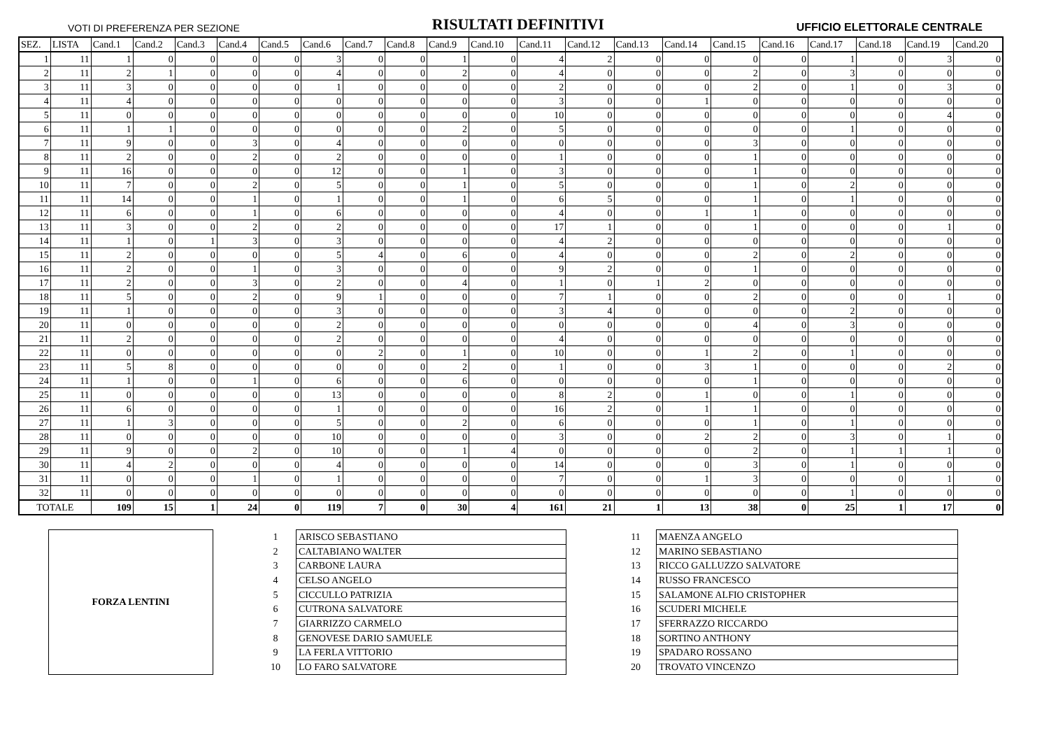VOTI DI PREFERENZA PER SEZIONE RISULTATI DEFINITIVI UFFICIO ELETTORALE CENTRALE
| SEZ. | LISTA | Cand.1 | Cand.2 | Cand.3 | Cand.4 | Cand.5 | Cand.6 | Cand.7 | Cand.8 | Cand.9 | Cand.10 | Cand.11 | Cand.12 | Cand.13 | Cand.14 | Cand.15 | Cand.16 | Cand.17 | Cand.18 | Cand.19 | Cand.20 |
| --- | --- | --- | --- | --- | --- | --- | --- | --- | --- | --- | --- | --- | --- | --- | --- | --- | --- | --- | --- | --- | --- |
| 1 | 11 | 1 | 0 | 0 | 0 | 0 | 3 | 0 | 0 | 1 | 0 | 4 | 2 | 0 | 0 | 0 | 0 | 1 | 0 | 3 | 0 |
| 2 | 11 | 2 | 1 | 0 | 0 | 0 | 4 | 0 | 0 | 2 | 0 | 4 | 0 | 0 | 0 | 2 | 0 | 3 | 0 | 0 | 0 |
| 3 | 11 | 3 | 0 | 0 | 0 | 0 | 1 | 0 | 0 | 0 | 0 | 2 | 0 | 0 | 0 | 2 | 0 | 1 | 0 | 3 | 0 |
| 4 | 11 | 4 | 0 | 0 | 0 | 0 | 0 | 0 | 0 | 0 | 0 | 3 | 0 | 0 | 1 | 0 | 0 | 0 | 0 | 0 | 0 |
| 5 | 11 | 0 | 0 | 0 | 0 | 0 | 0 | 0 | 0 | 0 | 0 | 10 | 0 | 0 | 0 | 0 | 0 | 0 | 0 | 4 | 0 |
| 6 | 11 | 1 | 1 | 0 | 0 | 0 | 0 | 0 | 0 | 2 | 0 | 5 | 0 | 0 | 0 | 0 | 0 | 1 | 0 | 0 | 0 |
| 7 | 11 | 9 | 0 | 0 | 3 | 0 | 4 | 0 | 0 | 0 | 0 | 0 | 0 | 0 | 0 | 3 | 0 | 0 | 0 | 0 | 0 |
| 8 | 11 | 2 | 0 | 0 | 2 | 0 | 2 | 0 | 0 | 0 | 0 | 1 | 0 | 0 | 0 | 1 | 0 | 0 | 0 | 0 | 0 |
| 9 | 11 | 16 | 0 | 0 | 0 | 0 | 12 | 0 | 0 | 1 | 0 | 3 | 0 | 0 | 0 | 1 | 0 | 0 | 0 | 0 | 0 |
| 10 | 11 | 7 | 0 | 0 | 2 | 0 | 5 | 0 | 0 | 1 | 0 | 5 | 0 | 0 | 0 | 1 | 0 | 2 | 0 | 0 | 0 |
| 11 | 11 | 14 | 0 | 0 | 1 | 0 | 1 | 0 | 0 | 1 | 0 | 6 | 5 | 0 | 0 | 1 | 0 | 1 | 0 | 0 | 0 |
| 12 | 11 | 6 | 0 | 0 | 1 | 0 | 6 | 0 | 0 | 0 | 0 | 4 | 0 | 0 | 1 | 1 | 0 | 0 | 0 | 0 | 0 |
| 13 | 11 | 3 | 0 | 0 | 2 | 0 | 2 | 0 | 0 | 0 | 0 | 17 | 1 | 0 | 0 | 1 | 0 | 0 | 0 | 1 | 0 |
| 14 | 11 | 1 | 0 | 1 | 3 | 0 | 3 | 0 | 0 | 0 | 0 | 4 | 2 | 0 | 0 | 0 | 0 | 0 | 0 | 0 | 0 |
| 15 | 11 | 2 | 0 | 0 | 0 | 0 | 5 | 4 | 0 | 6 | 0 | 4 | 0 | 0 | 0 | 2 | 0 | 2 | 0 | 0 | 0 |
| 16 | 11 | 2 | 0 | 0 | 1 | 0 | 3 | 0 | 0 | 0 | 0 | 9 | 2 | 0 | 0 | 1 | 0 | 0 | 0 | 0 | 0 |
| 17 | 11 | 2 | 0 | 0 | 3 | 0 | 2 | 0 | 0 | 4 | 0 | 1 | 0 | 1 | 2 | 0 | 0 | 0 | 0 | 0 | 0 |
| 18 | 11 | 5 | 0 | 0 | 2 | 0 | 9 | 1 | 0 | 0 | 0 | 7 | 1 | 0 | 0 | 2 | 0 | 0 | 0 | 1 | 0 |
| 19 | 11 | 1 | 0 | 0 | 0 | 0 | 3 | 0 | 0 | 0 | 0 | 3 | 4 | 0 | 0 | 0 | 0 | 2 | 0 | 0 | 0 |
| 20 | 11 | 0 | 0 | 0 | 0 | 0 | 2 | 0 | 0 | 0 | 0 | 0 | 0 | 0 | 0 | 4 | 0 | 3 | 0 | 0 | 0 |
| 21 | 11 | 2 | 0 | 0 | 0 | 0 | 2 | 0 | 0 | 0 | 0 | 4 | 0 | 0 | 0 | 0 | 0 | 0 | 0 | 0 | 0 |
| 22 | 11 | 0 | 0 | 0 | 0 | 0 | 0 | 2 | 0 | 1 | 0 | 10 | 0 | 0 | 1 | 2 | 0 | 1 | 0 | 0 | 0 |
| 23 | 11 | 5 | 8 | 0 | 0 | 0 | 0 | 0 | 0 | 2 | 0 | 1 | 0 | 0 | 3 | 1 | 0 | 0 | 0 | 2 | 0 |
| 24 | 11 | 1 | 0 | 0 | 1 | 0 | 6 | 0 | 0 | 6 | 0 | 0 | 0 | 0 | 0 | 1 | 0 | 0 | 0 | 0 | 0 |
| 25 | 11 | 0 | 0 | 0 | 0 | 0 | 13 | 0 | 0 | 0 | 0 | 8 | 2 | 0 | 1 | 0 | 0 | 1 | 0 | 0 | 0 |
| 26 | 11 | 6 | 0 | 0 | 0 | 0 | 1 | 0 | 0 | 0 | 0 | 16 | 2 | 0 | 1 | 1 | 0 | 0 | 0 | 0 | 0 |
| 27 | 11 | 1 | 3 | 0 | 0 | 0 | 5 | 0 | 0 | 2 | 0 | 6 | 0 | 0 | 0 | 1 | 0 | 1 | 0 | 0 | 0 |
| 28 | 11 | 0 | 0 | 0 | 0 | 0 | 10 | 0 | 0 | 0 | 0 | 3 | 0 | 0 | 2 | 2 | 0 | 3 | 0 | 1 | 0 |
| 29 | 11 | 9 | 0 | 0 | 2 | 0 | 10 | 0 | 0 | 1 | 4 | 0 | 0 | 0 | 0 | 2 | 0 | 1 | 1 | 1 | 0 |
| 30 | 11 | 4 | 2 | 0 | 0 | 0 | 4 | 0 | 0 | 0 | 0 | 14 | 0 | 0 | 0 | 3 | 0 | 1 | 0 | 0 | 0 |
| 31 | 11 | 0 | 0 | 0 | 1 | 0 | 1 | 0 | 0 | 0 | 0 | 7 | 0 | 0 | 1 | 3 | 0 | 0 | 0 | 1 | 0 |
| 32 | 11 | 0 | 0 | 0 | 0 | 0 | 0 | 0 | 0 | 0 | 0 | 0 | 0 | 0 | 0 | 0 | 0 | 1 | 0 | 0 | 0 |
| TOTALE | | 109 | 15 | 1 | 24 | 0 | 119 | 7 | 0 | 30 | 4 | 161 | 21 | 1 | 13 | 38 | 0 | 25 | 1 | 17 | 0 |
FORZA LENTINI
| 1 | ARISCO SEBASTIANO |
| 2 | CALTABIANO WALTER |
| 3 | CARBONE LAURA |
| 4 | CELSO ANGELO |
| 5 | CICCULLO PATRIZIA |
| 6 | CUTRONA SALVATORE |
| 7 | GIARRIZZO CARMELO |
| 8 | GENOVESE DARIO SAMUELE |
| 9 | LA FERLA VITTORIO |
| 10 | LO FARO SALVATORE |
| 11 | MAENZA ANGELO |
| 12 | MARINO SEBASTIANO |
| 13 | RICCO GALLUZZO SALVATORE |
| 14 | RUSSO FRANCESCO |
| 15 | SALAMONE ALFIO CRISTOPHER |
| 16 | SCUDERI MICHELE |
| 17 | SFERRAZZO RICCARDO |
| 18 | SORTINO ANTHONY |
| 19 | SPADARO ROSSANO |
| 20 | TROVATO VINCENZO |